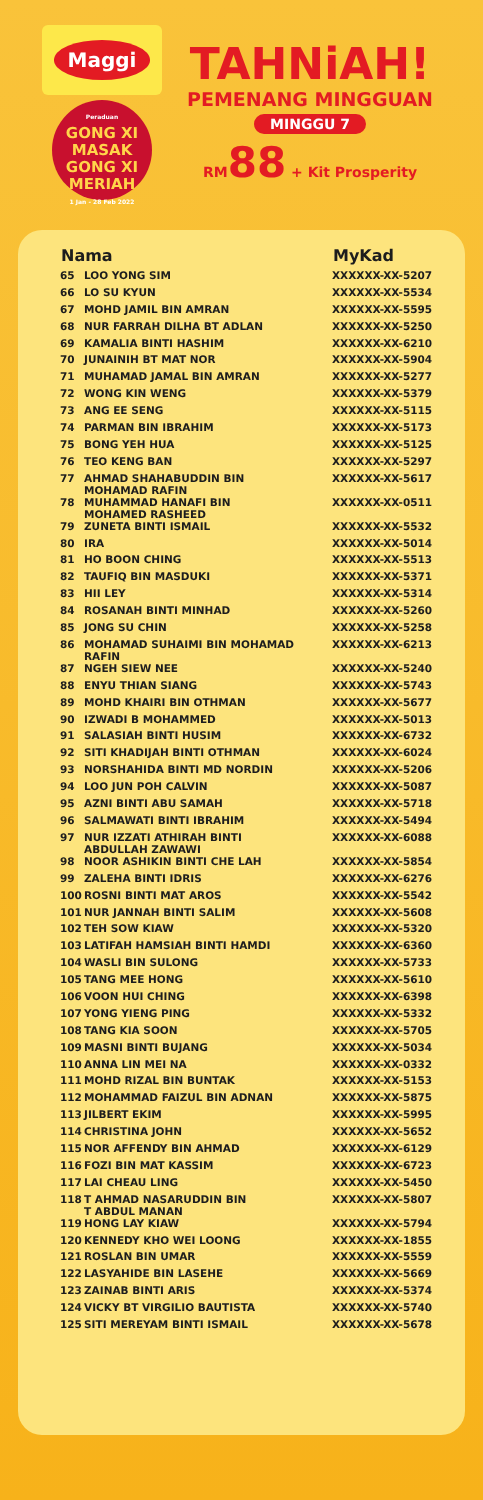Maggi
Peraduan
GONG XI
MASAK
GONG XI
MERIAH
1 Jan - 28 Feb 2022
TAHNiAH!
PEMENANG MINGGUAN
MINGGU 7
RM88 + Kit Prosperity
| Nama | | MyKad |
| --- | --- | --- |
| 65 | LOO YONG SIM | XXXXXX-XX-5207 |
| 66 | LO SU KYUN | XXXXXX-XX-5534 |
| 67 | MOHD JAMIL BIN AMRAN | XXXXXX-XX-5595 |
| 68 | NUR FARRAH DILHA BT ADLAN | XXXXXX-XX-5250 |
| 69 | KAMALIA BINTI HASHIM | XXXXXX-XX-6210 |
| 70 | JUNAINIH BT MAT NOR | XXXXXX-XX-5904 |
| 71 | MUHAMAD JAMAL BIN AMRAN | XXXXXX-XX-5277 |
| 72 | WONG KIN WENG | XXXXXX-XX-5379 |
| 73 | ANG EE SENG | XXXXXX-XX-5115 |
| 74 | PARMAN BIN IBRAHIM | XXXXXX-XX-5173 |
| 75 | BONG YEH HUA | XXXXXX-XX-5125 |
| 76 | TEO KENG BAN | XXXXXX-XX-5297 |
| 77 | AHMAD SHAHABUDDIN BIN MOHAMAD RAFIN | XXXXXX-XX-5617 |
| 78 | MUHAMMAD HANAFI BIN MOHAMED RASHEED | XXXXXX-XX-0511 |
| 79 | ZUNETA BINTI ISMAIL | XXXXXX-XX-5532 |
| 80 | IRA | XXXXXX-XX-5014 |
| 81 | HO BOON CHING | XXXXXX-XX-5513 |
| 82 | TAUFIQ BIN MASDUKI | XXXXXX-XX-5371 |
| 83 | HII LEY | XXXXXX-XX-5314 |
| 84 | ROSANAH BINTI MINHAD | XXXXXX-XX-5260 |
| 85 | JONG SU CHIN | XXXXXX-XX-5258 |
| 86 | MOHAMAD SUHAIMI BIN MOHAMAD RAFIN | XXXXXX-XX-6213 |
| 87 | NGEH SIEW NEE | XXXXXX-XX-5240 |
| 88 | ENYU THIAN SIANG | XXXXXX-XX-5743 |
| 89 | MOHD KHAIRI BIN OTHMAN | XXXXXX-XX-5677 |
| 90 | IZWADI B MOHAMMED | XXXXXX-XX-5013 |
| 91 | SALASIAH BINTI HUSIM | XXXXXX-XX-6732 |
| 92 | SITI KHADIJAH BINTI OTHMAN | XXXXXX-XX-6024 |
| 93 | NORSHAHIDA BINTI MD NORDIN | XXXXXX-XX-5206 |
| 94 | LOO JUN POH CALVIN | XXXXXX-XX-5087 |
| 95 | AZNI BINTI ABU SAMAH | XXXXXX-XX-5718 |
| 96 | SALMAWATI BINTI IBRAHIM | XXXXXX-XX-5494 |
| 97 | NUR IZZATI ATHIRAH BINTI ABDULLAH ZAWAWI | XXXXXX-XX-6088 |
| 98 | NOOR ASHIKIN BINTI CHE LAH | XXXXXX-XX-5854 |
| 99 | ZALEHA BINTI IDRIS | XXXXXX-XX-6276 |
| 100 | ROSNI BINTI MAT AROS | XXXXXX-XX-5542 |
| 101 | NUR JANNAH BINTI SALIM | XXXXXX-XX-5608 |
| 102 | TEH SOW KIAW | XXXXXX-XX-5320 |
| 103 | LATIFAH HAMSIAH BINTI HAMDI | XXXXXX-XX-6360 |
| 104 | WASLI BIN SULONG | XXXXXX-XX-5733 |
| 105 | TANG MEE HONG | XXXXXX-XX-5610 |
| 106 | VOON HUI CHING | XXXXXX-XX-6398 |
| 107 | YONG YIENG PING | XXXXXX-XX-5332 |
| 108 | TANG KIA SOON | XXXXXX-XX-5705 |
| 109 | MASNI BINTI BUJANG | XXXXXX-XX-5034 |
| 110 | ANNA LIN MEI NA | XXXXXX-XX-0332 |
| 111 | MOHD RIZAL BIN BUNTAK | XXXXXX-XX-5153 |
| 112 | MOHAMMAD FAIZUL BIN ADNAN | XXXXXX-XX-5875 |
| 113 | JILBERT EKIM | XXXXXX-XX-5995 |
| 114 | CHRISTINA JOHN | XXXXXX-XX-5652 |
| 115 | NOR AFFENDY BIN AHMAD | XXXXXX-XX-6129 |
| 116 | FOZI BIN MAT KASSIM | XXXXXX-XX-6723 |
| 117 | LAI CHEAU LING | XXXXXX-XX-5450 |
| 118 | T AHMAD NASARUDDIN BIN T ABDUL MANAN | XXXXXX-XX-5807 |
| 119 | HONG LAY KIAW | XXXXXX-XX-5794 |
| 120 | KENNEDY KHO WEI LOONG | XXXXXX-XX-1855 |
| 121 | ROSLAN BIN UMAR | XXXXXX-XX-5559 |
| 122 | LASYAHIDE BIN LASEHE | XXXXXX-XX-5669 |
| 123 | ZAINAB BINTI ARIS | XXXXXX-XX-5374 |
| 124 | VICKY BT VIRGILIO BAUTISTA | XXXXXX-XX-5740 |
| 125 | SITI MEREYAM BINTI ISMAIL | XXXXXX-XX-5678 |